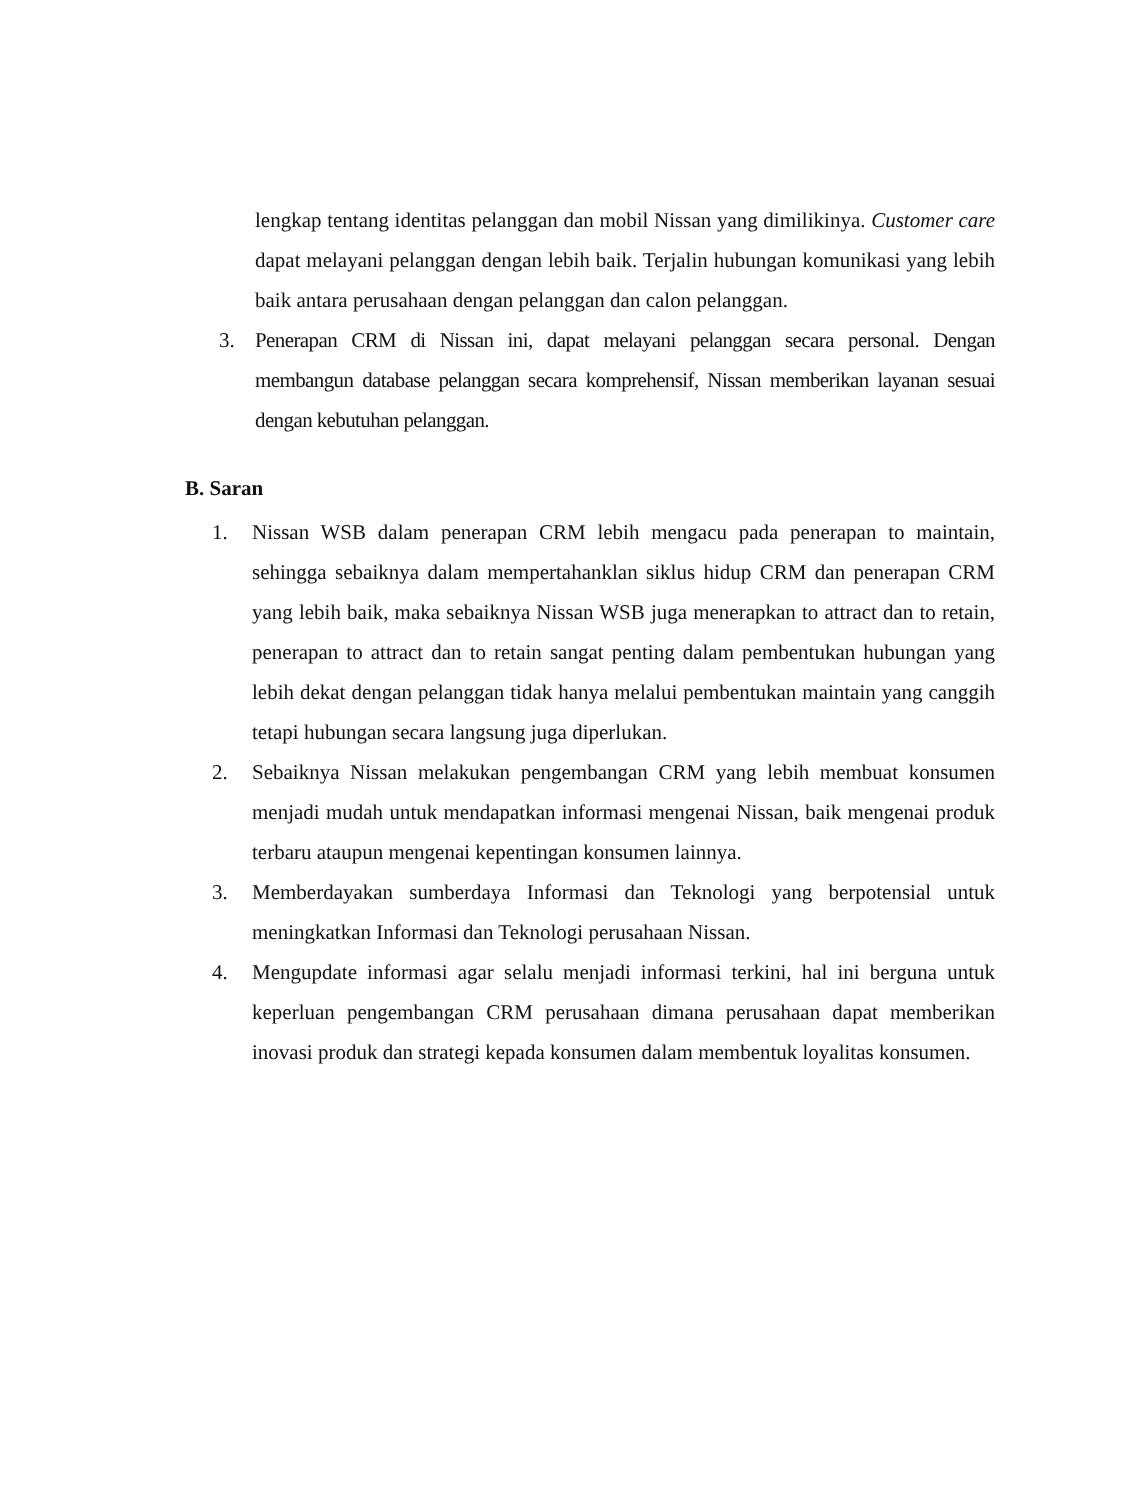lengkap tentang identitas pelanggan dan mobil Nissan yang dimilikinya. Customer care dapat melayani pelanggan dengan lebih baik. Terjalin hubungan komunikasi yang lebih baik antara perusahaan dengan pelanggan dan calon pelanggan.
3. Penerapan CRM di Nissan ini, dapat melayani pelanggan secara personal. Dengan membangun database pelanggan secara komprehensif, Nissan memberikan layanan sesuai dengan kebutuhan pelanggan.
B. Saran
1. Nissan WSB dalam penerapan CRM lebih mengacu pada penerapan to maintain, sehingga sebaiknya dalam mempertahanklan siklus hidup CRM dan penerapan CRM yang lebih baik, maka sebaiknya Nissan WSB juga menerapkan to attract dan to retain, penerapan to attract dan to retain sangat penting dalam pembentukan hubungan yang lebih dekat dengan pelanggan tidak hanya melalui pembentukan maintain yang canggih tetapi hubungan secara langsung juga diperlukan.
2. Sebaiknya Nissan melakukan pengembangan CRM yang lebih membuat konsumen menjadi mudah untuk mendapatkan informasi mengenai Nissan, baik mengenai produk terbaru ataupun mengenai kepentingan konsumen lainnya.
3. Memberdayakan sumberdaya Informasi dan Teknologi yang berpotensial untuk meningkatkan Informasi dan Teknologi perusahaan Nissan.
4. Mengupdate informasi agar selalu menjadi informasi terkini, hal ini berguna untuk keperluan pengembangan CRM perusahaan dimana perusahaan dapat memberikan inovasi produk dan strategi kepada konsumen dalam membentuk loyalitas konsumen.